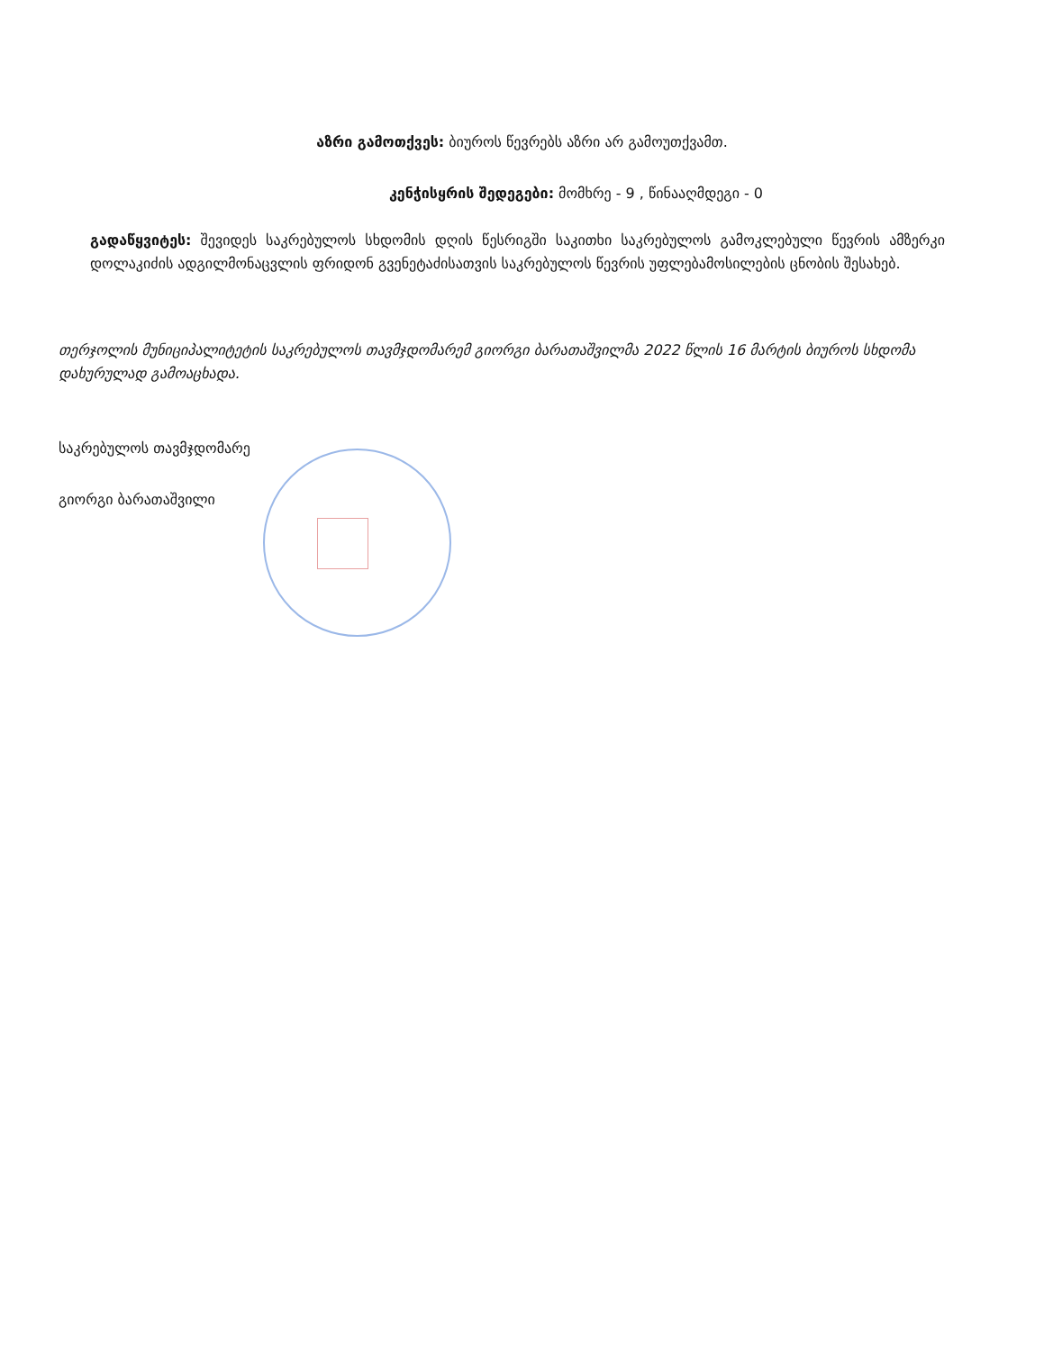აზრი გამოთქვეს: ბიუროს წევრებს აზრი არ გამოუთქვამთ.
კენჭისყრის შედეგები: მომხრე - 9 , წინააღმდეგი - 0
გადაწყვიტეს: შევიდეს საკრებულოს სხდომის დღის წესრიგში საკითხი საკრებულოს გამოკლებული წევრის ამზერკი დოლაკიძის ადგილმონაცვლის ფრიდონ გვენეტაძისათვის საკრებულოს წევრის უფლებამოსილების ცნობის შესახებ.
თერჯოლის მუნიციპალიტეტის საკრებულოს თავმჯდომარემ გიორგი ბარათაშვილმა 2022 წლის 16 მარტის ბიუროს სხდომა დახურულად გამოაცხადა.
საკრებულოს თავმჯდომარე
გიორგი ბარათაშვილი